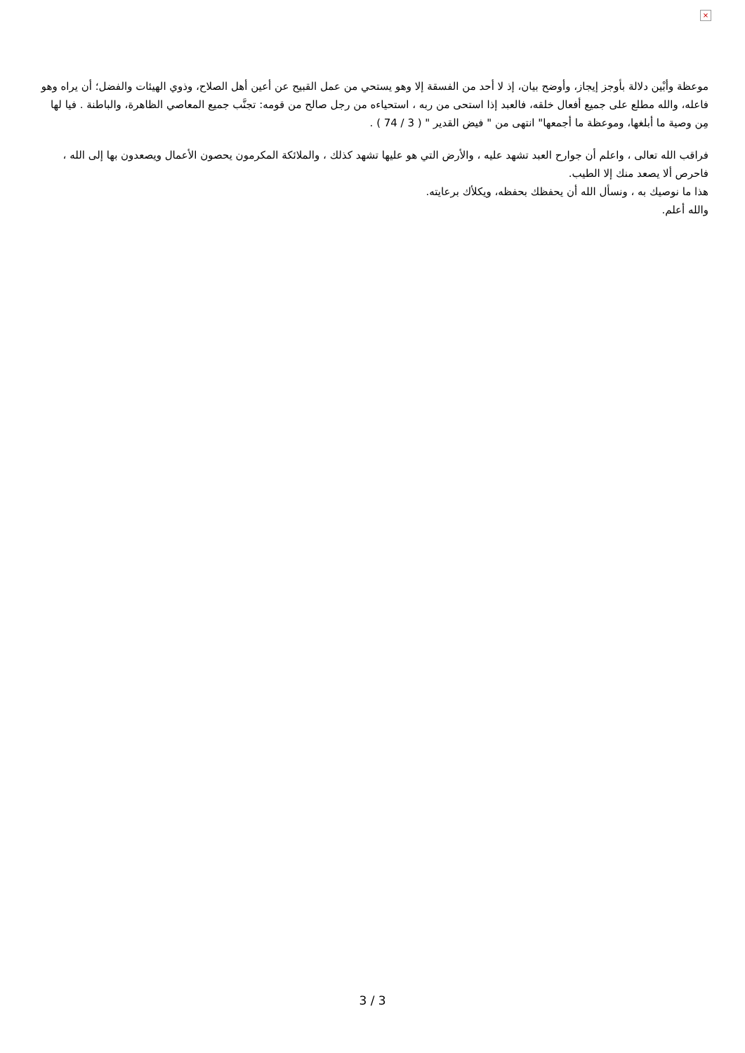×
موعظة وأبْين دلالة بأوجز إيجاز، وأوضح بيان، إذ لا أحد من الفسقة إلا وهو يستحي من عمل القبيح عن أعين أهل الصلاح، وذوي الهيئات والفضل؛ أن يراه وهو فاعله، والله مطلع على جميع أفعال خلقه، فالعبد إذا استحى من ربه ، استحياءه من رجل صالح من قومه: تجنَّب جميع المعاصي الظاهرة، والباطنة . فيا لها مِن وصية ما أبلغها، وموعظة ما أجمعها" انتهى من " فيض القدير " ( 3 / 74 ) .
فراقب الله تعالى ، واعلم أن جوارح العبد تشهد عليه ، والأرض التي هو عليها تشهد كذلك ، والملائكة المكرمون يحصون الأعمال ويصعدون بها إلى الله ، فاحرص ألا يصعد منك إلا الطيب.
هذا ما نوصيك به ، ونسأل الله أن يحفظك بحفظه، ويكلأك برعايته.
والله أعلم.
3 / 3